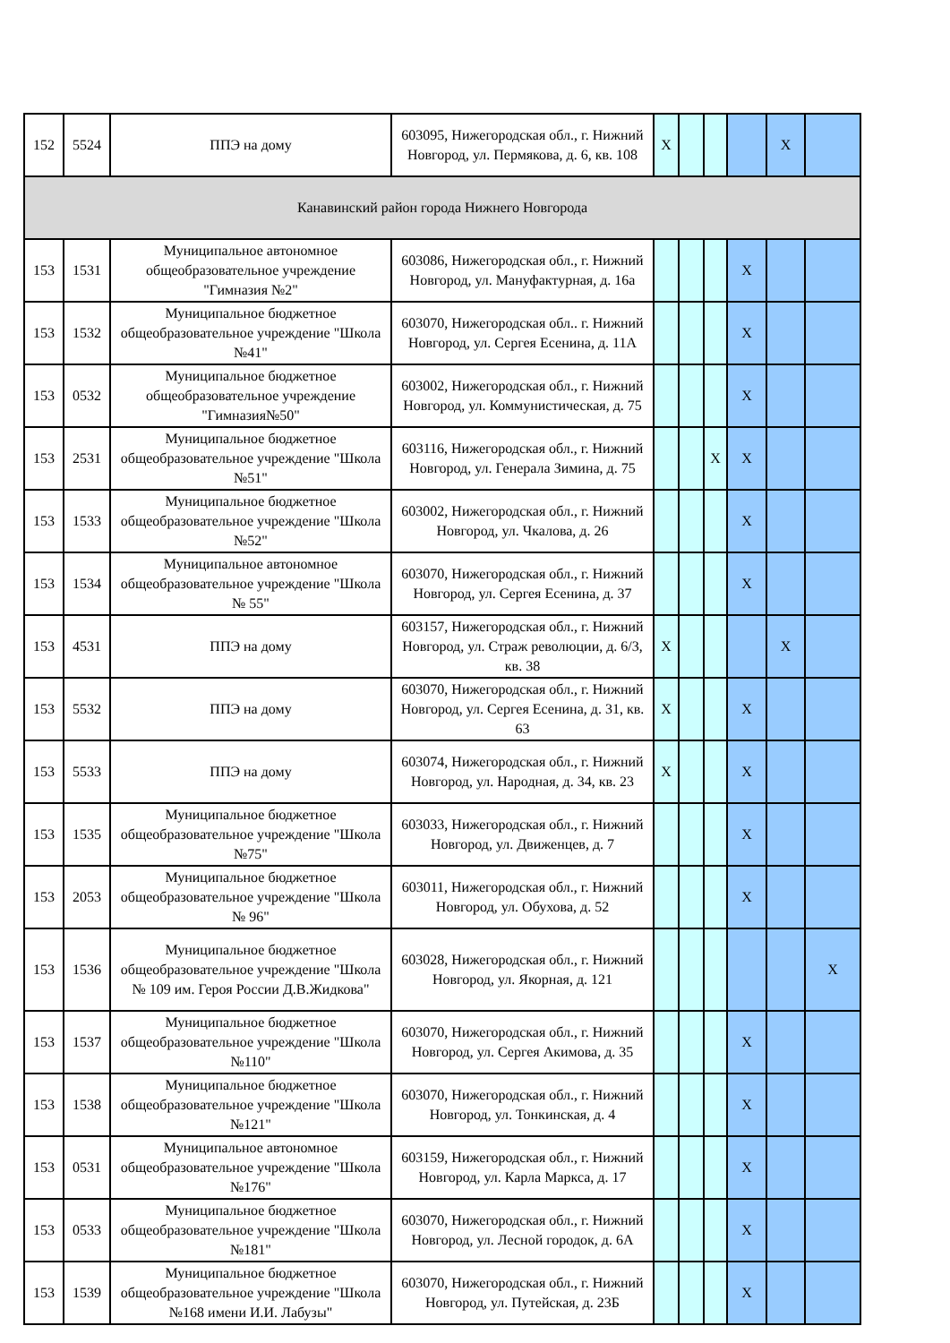| 152 | 5524 | ППЭ на дому | 603095, Нижегородская обл., г. Нижний Новгород, ул. Пермякова, д. 6, кв. 108 | X | | | | X | |
| Канавинский район города Нижнего Новгорода | | | | | | | | | |
| 153 | 1531 | Муниципальное автономное общеобразовательное учреждение "Гимназия №2" | 603086, Нижегородская обл., г. Нижний Новгород, ул. Мануфактурная, д. 16а | | | | X | | |
| 153 | 1532 | Муниципальное бюджетное общеобразовательное учреждение "Школа №41" | 603070, Нижегородская обл.. г. Нижний Новгород, ул. Сергея Есенина, д. 11А | | | | X | | |
| 153 | 0532 | Муниципальное бюджетное общеобразовательное учреждение "Гимназия№50" | 603002, Нижегородская обл., г. Нижний Новгород, ул. Коммунистическая, д. 75 | | | | X | | |
| 153 | 2531 | Муниципальное бюджетное общеобразовательное учреждение "Школа №51" | 603116, Нижегородская обл., г. Нижний Новгород, ул. Генерала Зимина, д. 75 | | | X | X | | |
| 153 | 1533 | Муниципальное бюджетное общеобразовательное учреждение "Школа №52" | 603002, Нижегородская обл., г. Нижний Новгород, ул. Чкалова, д. 26 | | | | X | | |
| 153 | 1534 | Муниципальное автономное общеобразовательное учреждение "Школа № 55" | 603070, Нижегородская обл., г. Нижний Новгород, ул. Сергея Есенина, д. 37 | | | | X | | |
| 153 | 4531 | ППЭ на дому | 603157, Нижегородская обл., г. Нижний Новгород, ул. Страж революции, д. 6/3, кв. 38 | X | | | | X | |
| 153 | 5532 | ППЭ на дому | 603070, Нижегородская обл., г. Нижний Новгород, ул. Сергея Есенина, д. 31, кв. 63 | X | | | X | | |
| 153 | 5533 | ППЭ на дому | 603074, Нижегородская обл., г. Нижний Новгород, ул. Народная, д. 34, кв. 23 | X | | | X | | |
| 153 | 1535 | Муниципальное бюджетное общеобразовательное учреждение "Школа №75" | 603033, Нижегородская обл., г. Нижний Новгород, ул. Движенцев, д. 7 | | | | X | | |
| 153 | 2053 | Муниципальное бюджетное общеобразовательное учреждение "Школа № 96" | 603011, Нижегородская обл., г. Нижний Новгород, ул. Обухова, д. 52 | | | | X | | |
| 153 | 1536 | Муниципальное бюджетное общеобразовательное учреждение "Школа № 109 им. Героя России Д.В.Жидкова" | 603028, Нижегородская обл., г. Нижний Новгород, ул. Якорная, д. 121 | | | | | | X |
| 153 | 1537 | Муниципальное бюджетное общеобразовательное учреждение "Школа №110" | 603070, Нижегородская обл., г. Нижний Новгород, ул. Сергея Акимова, д. 35 | | | | X | | |
| 153 | 1538 | Муниципальное бюджетное общеобразовательное учреждение "Школа №121" | 603070, Нижегородская обл., г. Нижний Новгород, ул. Тонкинская, д. 4 | | | | X | | |
| 153 | 0531 | Муниципальное автономное общеобразовательное учреждение "Школа №176" | 603159, Нижегородская обл., г. Нижний Новгород, ул. Карла Маркса, д. 17 | | | | X | | |
| 153 | 0533 | Муниципальное бюджетное общеобразовательное учреждение "Школа №181" | 603070, Нижегородская обл., г. Нижний Новгород, ул. Лесной городок, д. 6А | | | | X | | |
| 153 | 1539 | Муниципальное бюджетное общеобразовательное учреждение "Школа №168 имени И.И. Лабузы" | 603070, Нижегородская обл., г. Нижний Новгород, ул. Путейская, д. 23Б | | | | X | | |